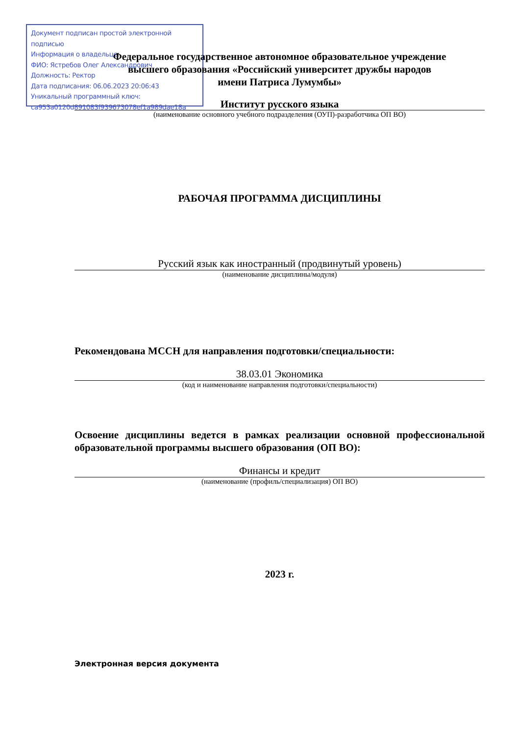Документ подписан простой электронной подписью
Информация о владельце:
ФИО: Ястребов Олег Александрович
Должность: Ректор
Дата подписания: 06.06.2023 20:06:43
Уникальный программный ключ:
ca953a0120d891083f939673078ef1a989dae18a
Федеральное государственное автономное образовательное учреждение
высшего образования «Российский университет дружбы народов
имени Патриса Лумумбы»
Институт русского языка
(наименование основного учебного подразделения (ОУП)-разработчика ОП ВО)
РАБОЧАЯ ПРОГРАММА ДИСЦИПЛИНЫ
Русский язык как иностранный (продвинутый уровень)
(наименование дисциплины/модуля)
Рекомендована МССН для направления подготовки/специальности:
38.03.01 Экономика
(код и наименование направления подготовки/специальности)
Освоение дисциплины ведется в рамках реализации основной профессиональной образовательной программы высшего образования (ОП ВО):
Финансы и кредит
(наименование (профиль/специализация) ОП ВО)
2023 г.
Электронная версия документа